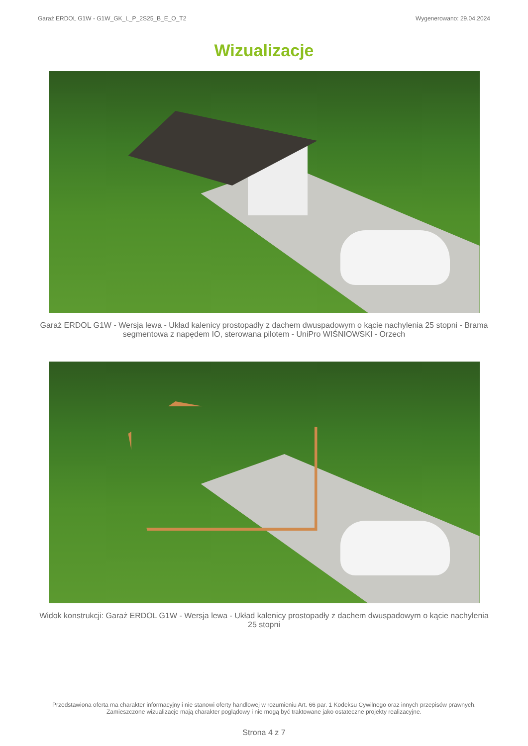Garaż ERDOL G1W - G1W_GK_L_P_2S25_B_E_O_T2 Wygenerowano: 29.04.2024
Wizualizacje
Garaż ERDOL G1W - Wersja lewa - Układ kalenicy prostopadły z dachem dwuspadowym o kącie nachylenia 25 stopni - Brama segmentowa z napędem IO, sterowana pilotem - UniPro WIŚNIOWSKI - Orzech
Widok konstrukcji: Garaż ERDOL G1W - Wersja lewa - Układ kalenicy prostopadły z dachem dwuspadowym o kącie nachylenia 25 stopni
Przedstawiona oferta ma charakter informacyjny i nie stanowi oferty handlowej w rozumieniu Art. 66 par. 1 Kodeksu Cywilnego oraz innych przepisów prawnych. Zamieszczone wizualizacje mają charakter poglądowy i nie mogą być traktowane jako ostateczne projekty realizacyjne.
Strona 4 z 7